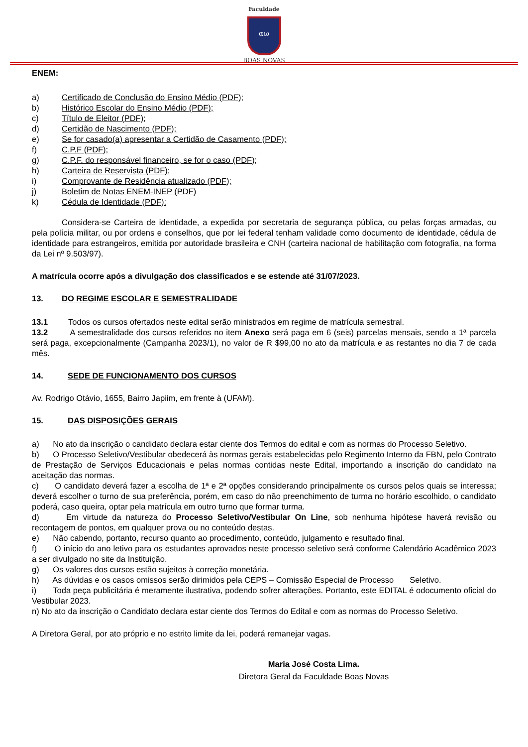Faculdade
αω
BOAS NOVAS
ENEM:
a) Certificado de Conclusão do Ensino Médio (PDF);
b) Histórico Escolar do Ensino Médio (PDF);
c) Título de Eleitor (PDF);
d) Certidão de Nascimento (PDF);
e) Se for casado(a) apresentar a Certidão de Casamento (PDF);
f) C.P.F (PDF);
g) C.P.F. do responsável financeiro, se for o caso (PDF);
h) Carteira de Reservista (PDF);
i) Comprovante de Residência atualizado (PDF);
j) Boletim de Notas ENEM-INEP (PDF)
k) Cédula de Identidade (PDF):
Considera-se Carteira de identidade, a expedida por secretaria de segurança pública, ou pelas forças armadas, ou pela polícia militar, ou por ordens e conselhos, que por lei federal tenham validade como documento de identidade, cédula de identidade para estrangeiros, emitida por autoridade brasileira e CNH (carteira nacional de habilitação com fotografia, na forma da Lei nº 9.503/97).
A matrícula ocorre após a divulgação dos classificados e se estende até 31/07/2023.
13. DO REGIME ESCOLAR E SEMESTRALIDADE
13.1 Todos os cursos ofertados neste edital serão ministrados em regime de matrícula semestral.
13.2 A semestralidade dos cursos referidos no item Anexo será paga em 6 (seis) parcelas mensais, sendo a 1ª parcela será paga, excepcionalmente (Campanha 2023/1), no valor de R $99,00 no ato da matrícula e as restantes no dia 7 de cada mês.
14. SEDE DE FUNCIONAMENTO DOS CURSOS
Av. Rodrigo Otávio, 1655, Bairro Japiim, em frente à (UFAM).
15. DAS DISPOSIÇÕES GERAIS
a) No ato da inscrição o candidato declara estar ciente dos Termos do edital e com as normas do Processo Seletivo.
b) O Processo Seletivo/Vestibular obedecerá às normas gerais estabelecidas pelo Regimento Interno da FBN, pelo Contrato de Prestação de Serviços Educacionais e pelas normas contidas neste Edital, importando a inscrição do candidato na aceitação das normas.
c) O candidato deverá fazer a escolha de 1ª e 2ª opções considerando principalmente os cursos pelos quais se interessa; deverá escolher o turno de sua preferência, porém, em caso do não preenchimento de turma no horário escolhido, o candidato poderá, caso queira, optar pela matrícula em outro turno que formar turma.
d) Em virtude da natureza do Processo Seletivo/Vestibular On Line, sob nenhuma hipótese haverá revisão ou recontagem de pontos, em qualquer prova ou no conteúdo destas.
e) Não cabendo, portanto, recurso quanto ao procedimento, conteúdo, julgamento e resultado final.
f) O início do ano letivo para os estudantes aprovados neste processo seletivo será conforme Calendário Acadêmico 2023 a ser divulgado no site da Instituição.
g) Os valores dos cursos estão sujeitos à correção monetária.
h) As dúvidas e os casos omissos serão dirimidos pela CEPS – Comissão Especial de Processo Seletivo.
i) Toda peça publicitária é meramente ilustrativa, podendo sofrer alterações. Portanto, este EDITAL é odocumento oficial do Vestibular 2023.
n) No ato da inscrição o Candidato declara estar ciente dos Termos do Edital e com as normas do Processo Seletivo.
A Diretora Geral, por ato próprio e no estrito limite da lei, poderá remanejar vagas.
Maria José Costa Lima.
Diretora Geral da Faculdade Boas Novas